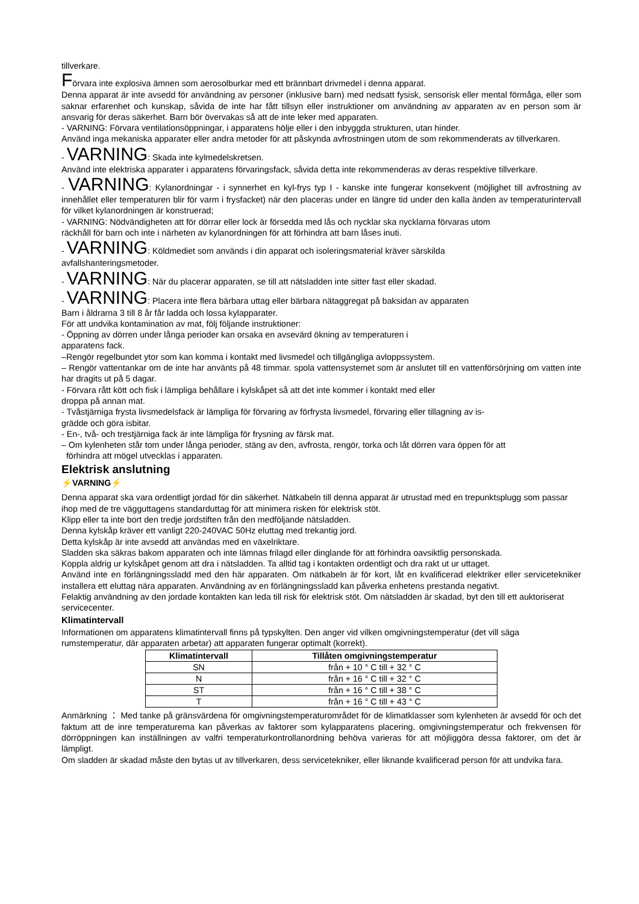tillverkare.
Förvara inte explosiva ämnen som aerosolburkar med ett brännbart drivmedel i denna apparat.
Denna apparat är inte avsedd för användning av personer (inklusive barn) med nedsatt fysisk, sensorisk eller mental förmåga, eller som saknar erfarenhet och kunskap, såvida de inte har fått tillsyn eller instruktioner om användning av apparaten av en person som är ansvarig för deras säkerhet. Barn bör övervakas så att de inte leker med apparaten.
- VARNING: Förvara ventilationsöppningar, i apparatens hölje eller i den inbyggda strukturen, utan hinder.
Använd inga mekaniska apparater eller andra metoder för att påskynda avfrostningen utom de som rekommenderats av tillverkaren.
- VARNING: Skada inte kylmedelskretsen.
Använd inte elektriska apparater i apparatens förvaringsfack, såvida detta inte rekommenderas av deras respektive tillverkare.
- VARNING: Kylanordningar - i synnerhet en kyl-frys typ I - kanske inte fungerar konsekvent (möjlighet till avfrostning av innehållet eller temperaturen blir för varm i frysfacket) när den placeras under en längre tid under den kalla änden av temperaturintervall för vilket kylanordningen är konstruerad;
- VARNING: Nödvändigheten att för dörrar eller lock är försedda med lås och nycklar ska nycklarna förvaras utom
räckhåll för barn och inte i närheten av kylanordningen för att förhindra att barn låses inuti.
- VARNING: Köldmediet som används i din apparat och isoleringsmaterial kräver särskilda
avfallshanteringsmetoder.
- VARNING: När du placerar apparaten, se till att nätsladden inte sitter fast eller skadad.
- VARNING: Placera inte flera bärbara uttag eller bärbara nätaggregat på baksidan av apparaten
Barn i åldrarna 3 till 8 år får ladda och lossa kylapparater.
För att undvika kontamination av mat, följ följande instruktioner:
- Öppning av dörren under långa perioder kan orsaka en avsevärd ökning av temperaturen i
apparatens fack.
–Rengör regelbundet ytor som kan komma i kontakt med livsmedel och tillgängliga avloppssystem.
– Rengör vattentankar om de inte har använts på 48 timmar. spola vattensystemet som är anslutet till en vattenförsörjning om vatten inte har dragits ut på 5 dagar.
- Förvara rått kött och fisk i lämpliga behållare i kylskåpet så att det inte kommer i kontakt med eller
droppa på annan mat.
- Tvåstjärniga frysta livsmedelsfack är lämpliga för förvaring av förfrysta livsmedel, förvaring eller tillagning av is-
grädde och göra isbitar.
- En-, två- och trestjärniga fack är inte lämpliga för frysning av färsk mat.
– Om kylenheten står tom under långa perioder, stäng av den, avfrosta, rengör, torka och låt dörren vara öppen för att
förhindra att mögel utvecklas i apparaten.
Elektrisk anslutning
⚡VARNING⚡
Denna apparat ska vara ordentligt jordad för din säkerhet. Nätkabeln till denna apparat är utrustad med en trepunktsplugg som passar ihop med de tre vägguttagens standarduttag för att minimera risken för elektrisk stöt.
Klipp eller ta inte bort den tredje jordstiften från den medföljande nätsladden.
Denna kylskåp kräver ett vanligt 220-240VAC 50Hz eluttag med trekantig jord.
Detta kylskåp är inte avsedd att användas med en växelriktare.
Sladden ska säkras bakom apparaten och inte lämnas frilagd eller dinglande för att förhindra oavsiktlig personskada.
Koppla aldrig ur kylskåpet genom att dra i nätsladden. Ta alltid tag i kontakten ordentligt och dra rakt ut ur uttaget.
Använd inte en förlängningssladd med den här apparaten. Om nätkabeln är för kort, låt en kvalificerad elektriker eller servicetekniker installera ett eluttag nära apparaten. Användning av en förlängningssladd kan påverka enhetens prestanda negativt.
Felaktig användning av den jordade kontakten kan leda till risk för elektrisk stöt. Om nätsladden är skadad, byt den till ett auktoriserat servicecenter.
Klimatintervall
Informationen om apparatens klimatintervall finns på typskylten. Den anger vid vilken omgivningstemperatur (det vill säga rumstemperatur, där apparaten arbetar) att apparaten fungerar optimalt (korrekt).
| Klimatintervall | Tillåten omgivningstemperatur |
| --- | --- |
| SN | från + 10 ° C till + 32 ° C |
| N | från + 16 ° C till + 32 ° C |
| ST | från + 16 ° C till + 38 ° C |
| T | från + 16 ° C till + 43 ° C |
Anmärkning ： Med tanke på gränsvärdena för omgivningstemperaturområdet för de klimatklasser som kylenheten är avsedd för och det faktum att de inre temperaturerna kan påverkas av faktorer som kylapparatens placering, omgivningstemperatur och frekvensen för dörröppningen kan inställningen av valfri temperaturkontrollanordning behöva varieras för att möjliggöra dessa faktorer, om det är lämpligt.
Om sladden är skadad måste den bytas ut av tillverkaren, dess servicetekniker, eller liknande kvalificerad person för att undvika fara.